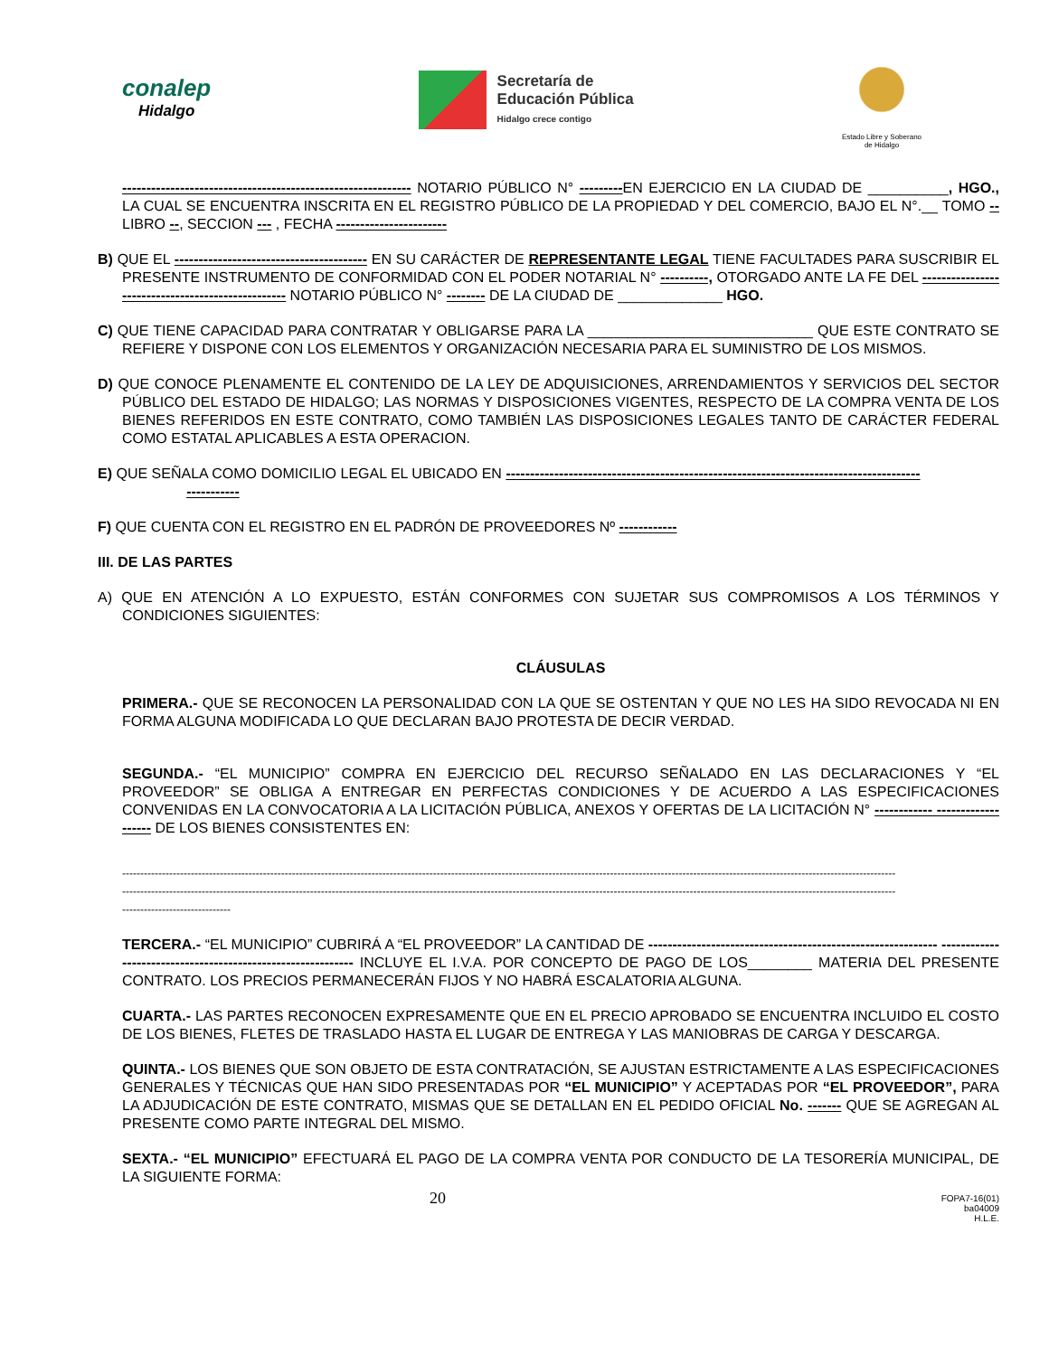conalep
Hidalgo
Secretaría de
Educación Pública
Hidalgo crece contigo
Estado Libre y Soberano de Hidalgo
------------------------------------------------------------ NOTARIO PÚBLICO N° ---------EN EJERCICIO EN LA CIUDAD DE __________, HGO., LA CUAL SE ENCUENTRA INSCRITA EN EL REGISTRO PÚBLICO DE LA PROPIEDAD Y DEL COMERCIO, BAJO EL N°.__ TOMO -- LIBRO --, SECCION --- , FECHA -----------------------
B) QUE EL ---------------------------------------- EN SU CARÁCTER DE REPRESENTANTE LEGAL TIENE FACULTADES PARA SUSCRIBIR EL PRESENTE INSTRUMENTO DE CONFORMIDAD CON EL PODER NOTARIAL N° ----------, OTORGADO ANTE LA FE DEL -------------------------------------------------- NOTARIO PÚBLICO N° -------- DE LA CIUDAD DE _____________ HGO.
C) QUE TIENE CAPACIDAD PARA CONTRATAR Y OBLIGARSE PARA LA ____________________________ QUE ESTE CONTRATO SE REFIERE Y DISPONE CON LOS ELEMENTOS Y ORGANIZACIÓN NECESARIA PARA EL SUMINISTRO DE LOS MISMOS.
D) QUE CONOCE PLENAMENTE EL CONTENIDO DE LA LEY DE ADQUISICIONES, ARRENDAMIENTOS Y SERVICIOS DEL SECTOR PÚBLICO DEL ESTADO DE HIDALGO; LAS NORMAS Y DISPOSICIONES VIGENTES, RESPECTO DE LA COMPRA VENTA DE LOS BIENES REFERIDOS EN ESTE CONTRATO, COMO TAMBIÉN LAS DISPOSICIONES LEGALES TANTO DE CARÁCTER FEDERAL COMO ESTATAL APLICABLES A ESTA OPERACION.
E) QUE SEÑALA COMO DOMICILIO LEGAL EL UBICADO EN --------------------------------------------------------------------------------------
-----------
F) QUE CUENTA CON EL REGISTRO EN EL PADRÓN DE PROVEEDORES Nº ------------
III. DE LAS PARTES
A) QUE EN ATENCIÓN A LO EXPUESTO, ESTÁN CONFORMES CON SUJETAR SUS COMPROMISOS A LOS TÉRMINOS Y CONDICIONES SIGUIENTES:
CLÁUSULAS
PRIMERA.- QUE SE RECONOCEN LA PERSONALIDAD CON LA QUE SE OSTENTAN Y QUE NO LES HA SIDO REVOCADA NI EN FORMA ALGUNA MODIFICADA LO QUE DECLARAN BAJO PROTESTA DE DECIR VERDAD.
SEGUNDA.- “EL MUNICIPIO” COMPRA EN EJERCICIO DEL RECURSO SEÑALADO EN LAS DECLARACIONES Y “EL PROVEEDOR” SE OBLIGA A ENTREGAR EN PERFECTAS CONDICIONES Y DE ACUERDO A LAS ESPECIFICACIONES CONVENIDAS EN LA CONVOCATORIA A LA LICITACIÓN PÚBLICA, ANEXOS Y OFERTAS DE LA LICITACIÓN N° ------------ ------------------- DE LOS BIENES CONSISTENTES EN:
----------------------------------------------------------------------------------------------------------------------------------------------------------------------------------------------------------------------
----------------------------------------------------------------------------------------------------------------------------------------------------------------------------------------------------------------------
------------------------------
TERCERA.- “EL MUNICIPIO” CUBRIRÁ A “EL PROVEEDOR” LA CANTIDAD DE ------------------------------------------------------------ ------------------------------------------------------------ INCLUYE EL I.V.A. POR CONCEPTO DE PAGO DE LOS________ MATERIA DEL PRESENTE CONTRATO. LOS PRECIOS PERMANECERÁN FIJOS Y NO HABRÁ ESCALATORIA ALGUNA.
CUARTA.- LAS PARTES RECONOCEN EXPRESAMENTE QUE EN EL PRECIO APROBADO SE ENCUENTRA INCLUIDO EL COSTO DE LOS BIENES, FLETES DE TRASLADO HASTA EL LUGAR DE ENTREGA Y LAS MANIOBRAS DE CARGA Y DESCARGA.
QUINTA.- LOS BIENES QUE SON OBJETO DE ESTA CONTRATACIÓN, SE AJUSTAN ESTRICTAMENTE A LAS ESPECIFICACIONES GENERALES Y TÉCNICAS QUE HAN SIDO PRESENTADAS POR “EL MUNICIPIO” Y ACEPTADAS POR “EL PROVEEDOR”, PARA LA ADJUDICACIÓN DE ESTE CONTRATO, MISMAS QUE SE DETALLAN EN EL PEDIDO OFICIAL No. ------- QUE SE AGREGAN AL PRESENTE COMO PARTE INTEGRAL DEL MISMO.
SEXTA.- “EL MUNICIPIO” EFECTUARÁ EL PAGO DE LA COMPRA VENTA POR CONDUCTO DE LA TESORERÍA MUNICIPAL, DE LA SIGUIENTE FORMA:
20 FOPA7-16(01)
ba04009
H.L.E.